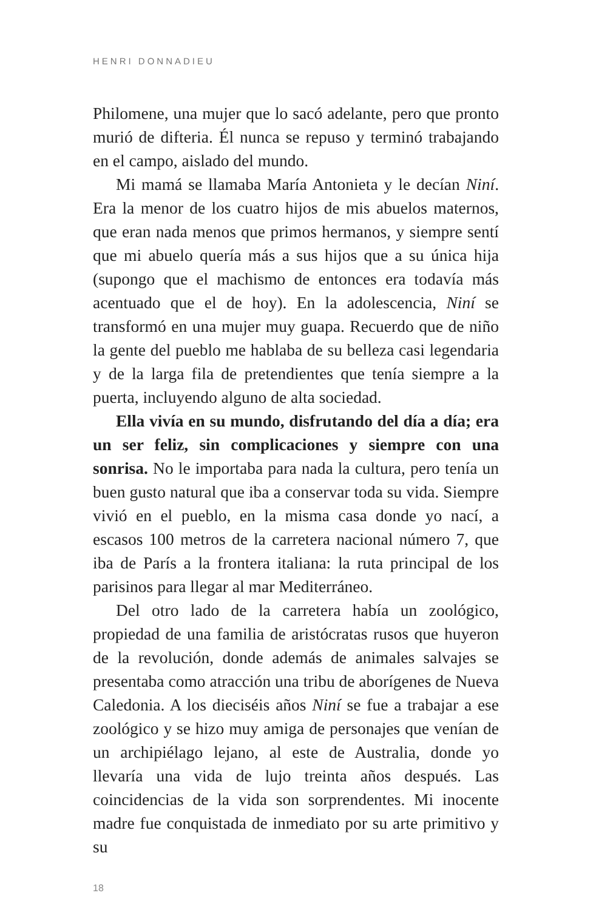HENRI DONNADIEU
Philomene, una mujer que lo sacó adelante, pero que pronto murió de difteria. Él nunca se repuso y terminó trabajando en el campo, aislado del mundo.
Mi mamá se llamaba María Antonieta y le decían Niní. Era la menor de los cuatro hijos de mis abuelos maternos, que eran nada menos que primos hermanos, y siempre sentí que mi abuelo quería más a sus hijos que a su única hija (supongo que el machismo de entonces era todavía más acentuado que el de hoy). En la adolescencia, Niní se transformó en una mujer muy guapa. Recuerdo que de niño la gente del pueblo me hablaba de su belleza casi legendaria y de la larga fila de pretendientes que tenía siempre a la puerta, incluyendo alguno de alta sociedad.
Ella vivía en su mundo, disfrutando del día a día; era un ser feliz, sin complicaciones y siempre con una sonrisa. No le importaba para nada la cultura, pero tenía un buen gusto natural que iba a conservar toda su vida. Siempre vivió en el pueblo, en la misma casa donde yo nací, a escasos 100 metros de la carretera nacional número 7, que iba de París a la frontera italiana: la ruta principal de los parisinos para llegar al mar Mediterráneo.
Del otro lado de la carretera había un zoológico, propiedad de una familia de aristócratas rusos que huyeron de la revolución, donde además de animales salvajes se presentaba como atracción una tribu de aborígenes de Nueva Caledonia. A los dieciséis años Niní se fue a trabajar a ese zoológico y se hizo muy amiga de personajes que venían de un archipiélago lejano, al este de Australia, donde yo llevaría una vida de lujo treinta años después. Las coincidencias de la vida son sorprendentes. Mi inocente madre fue conquistada de inmediato por su arte primitivo y su
18